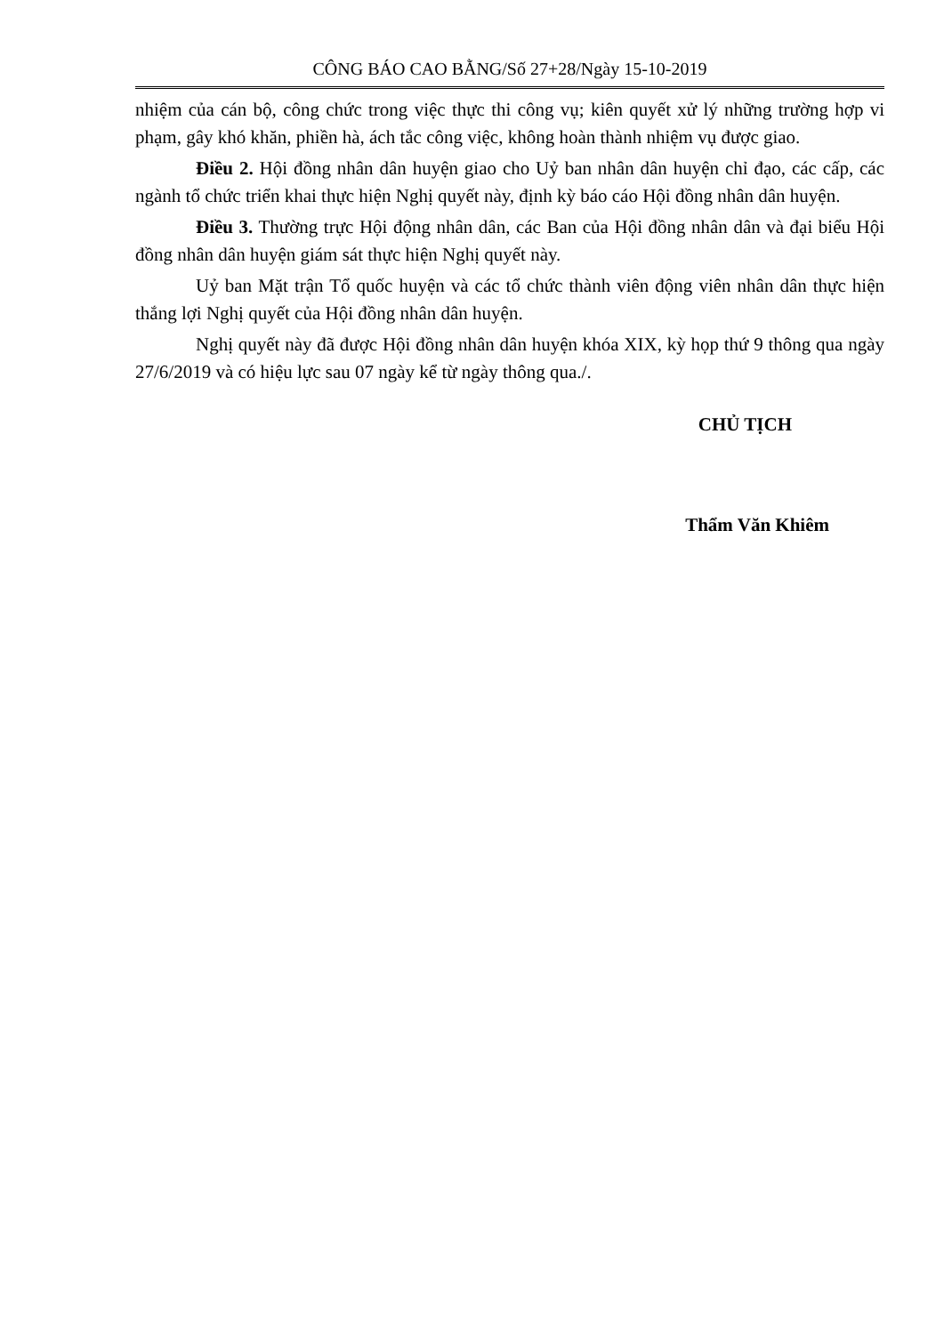CÔNG BÁO CAO BẰNG/Số 27+28/Ngày 15-10-2019
nhiệm của cán bộ, công chức trong việc thực thi công vụ; kiên quyết xử lý những trường hợp vi phạm, gây khó khăn, phiền hà, ách tắc công việc, không hoàn thành nhiệm vụ được giao.
Điều 2. Hội đồng nhân dân huyện giao cho Uỷ ban nhân dân huyện chỉ đạo, các cấp, các ngành tổ chức triển khai thực hiện Nghị quyết này, định kỳ báo cáo Hội đồng nhân dân huyện.
Điều 3. Thường trực Hội động nhân dân, các Ban của Hội đồng nhân dân và đại biểu Hội đồng nhân dân huyện giám sát thực hiện Nghị quyết này.
Uỷ ban Mặt trận Tổ quốc huyện và các tổ chức thành viên động viên nhân dân thực hiện thắng lợi Nghị quyết của Hội đồng nhân dân huyện.
Nghị quyết này đã được Hội đồng nhân dân huyện khóa XIX, kỳ họp thứ 9 thông qua ngày 27/6/2019 và có hiệu lực sau 07 ngày kể từ ngày thông qua./.
CHỦ TỊCH
Thẩm Văn Khiêm